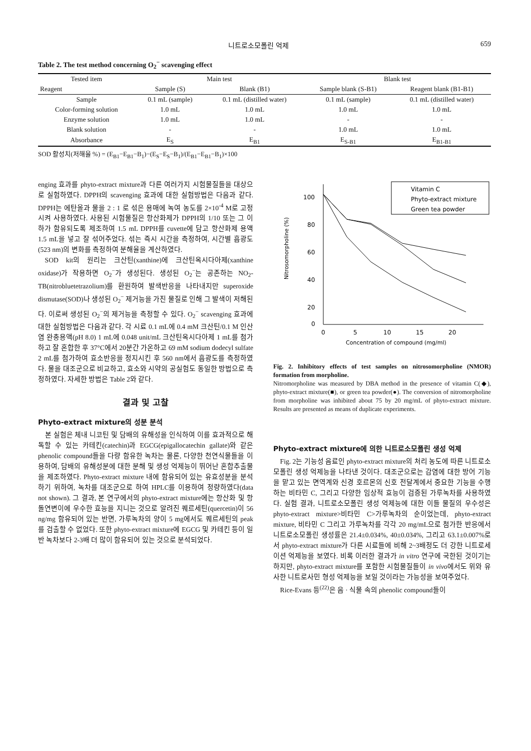니트로소모폴린 억제 659
Table 2. The test method concerning O<sub>2</sub><sup>−</sup> scavenging effect
| Tested item | Main test | | Blank test | |
| --- | --- | --- | --- | --- |
| Reagent | Sample (S) | Blank (B1) | Sample blank (S-B1) | Reagent blank (B1-B1) |
| Sample | 0.1 mL (sample) | 0.1 mL (distilled water) | 0.1 mL (sample) | 0.1 mL (distilled water) |
| Color-forming solution | 1.0 mL | 1.0 mL | 1.0 mL | 1.0 mL |
| Enzyme solution | 1.0 mL | 1.0 mL | - | - |
| Blank solution | - | - | 1.0 mL | 1.0 mL |
| Absorbance | E<sub>S</sub> | E<sub>B1</sub> | E<sub>S-B1</sub> | E<sub>B1-B1</sub> |
SOD 활성치(저해율 %) = (E<sub>B1</sub>−E<sub>B1</sub>−B<sub>1</sub>)−(E<sub>S</sub>−E<sub>S</sub>−B<sub>1</sub>)/(E<sub>B1</sub>−E<sub>B1</sub>−B<sub>1</sub>)×100
enging 효과를 phyto-extract mixture과 다른 여러가지 시험물질들을 대상으로 실험하였다. DPPH의 scavenging 효과에 대한 실험방법은 다음과 같다. DPPH는 에탄올과 물을 2 : 1 로 섞은 용매에 녹여 농도를 2×10<sup>-4</sup> M로 고정시켜 사용하였다. 사용된 시험물질은 항산화제가 DPPH의 1/10 또는 그 이하가 함유되도록 제조하여 1.5 mL DPPH를 cuvette에 담고 항산화제 용액 1.5 mL을 넣고 잘 섞어주었다. 섞는 즉시 시간을 측정하여, 시간별 흡광도(523 nm)의 변화를 측정하여 분해율을 계산하였다.
SOD kit의 원리는 크산틴(xanthine)에 크산틴옥시다아제(xanthine oxidase)가 작용하면 O<sub>2</sub><sup>−</sup>가 생성된다. 생성된 O<sub>2</sub><sup>−</sup>는 공존하는 NO<sub>2</sub>-TB(nitrobluetetrazolium)를 환원하여 발색반응을 나타내지만 superoxide dismutase(SOD)나 생성된 O<sub>2</sub><sup>−</sup> 제거능을 가진 물질로 인해 그 발색이 저해된다. 이로써 생성된 O<sub>2</sub><sup>−</sup>의 제거능을 측정할 수 있다. O<sub>2</sub><sup>−</sup> scavenging 효과에 대한 실험방법은 다음과 같다. 각 시료 0.1 mL에 0.4 mM 크산틴/0.1 M 인산염 완충용액(pH 8.0) 1 mL에 0.048 unit/mL 크산틴옥시다아제 1 mL를 첨가하고 잘 혼합한 후 37°C에서 20분간 가온하고 69 mM sodium dodecyl sulfate 2 mL를 첨가하여 효소반응을 정지시킨 후 560 nm에서 흡광도를 측정하였다. 물을 대조군으로 비교하고, 효소와 시약의 공실험도 동일한 방법으로 측정하였다. 자세한 방법은 Table 2와 같다.
결과 및 고찰
Phyto-extract mixture의 성분 분석
본 실험은 체내 니코틴 및 담배의 유해성을 인식하여 이를 효과적으로 해독할 수 있는 카테킨(catechin)과 EGCG(epigallocatechin gallate)와 같은 phenolic compound들을 다량 함유한 녹차는 물론, 다양한 천연식물들을 이용하여, 담배의 유해성분에 대한 분해 및 생성 억제능이 뛰어난 혼합추출물을 제조하였다. Phyto-extract mixture 내에 함유되어 있는 유효성분을 분석하기 위하여, 녹차를 대조군으로 하여 HPLC를 이용하여 정량하였다(data not shown). 그 결과, 본 연구에서의 phyto-extract mixture에는 항산화 및 항돌연변이에 우수한 효능을 지니는 것으로 알려진 퀘르세틴(quercetin)이 56 ng/mg 함유되어 있는 반면, 가루녹차의 양이 5 mg에서도 퀘르세틴의 peak를 검출할 수 없었다. 또한 phyto-extract mixture에 EGCG 및 카테킨 등이 일반 녹차보다 2-3배 더 많이 함유되어 있는 것으로 분석되었다.
100
80
60
40
20
0
0
5
10
15
20
Concentration of compound (mg/ml)
Nitrosomorpholine (%)
Vitamin C
Phyto-extract mixture
Green tea powder
Fig. 2. Inhibitory effects of test samples on nitrosomorpholine (NMOR) formation from morpholine.
Nitromorpholine was measured by DBA method in the presence of vitamin C(◆), phyto-extract mixture(■), or green tea powder(●). The conversion of nitromorpholine from morpholine was inhibited about 75 by 20 mg/mL of phyto-extract mixture. Results are presented as means of duplicate experiments.
Phyto-extract mixture에 의한 니트로소모폴린 생성 억제
Fig. 2는 기능성 음료인 phyto-extract mixture의 처리 농도에 따른 니트로소모폴린 생성 억제능을 나타낸 것이다. 대조군으로는 감염에 대한 방어 기능을 맡고 있는 면역계와 신경 호르몬의 신호 전달계에서 중요한 기능을 수행하는 비타민 C, 그리고 다양한 임상적 효능이 검증된 가루녹차를 사용하였다. 실험 결과, 니트로소모폴린 생성 억제능에 대한 이들 물질의 우수성은 phyto-extract mixture>비타민 C>가루녹차의 순이었는데, phyto-extract mixture, 비타민 C 그리고 가루녹차를 각각 20 mg/mL으로 첨가한 반응에서 니트로소모폴린 생성률은 21.4±0.034%, 40±0.034%, 그리고 63.1±0.007%로서 phyto-extract mixture가 다른 시료들에 비해 2~3배정도 더 강한 니트로세이션 억제능을 보였다. 비록 이러한 결과가 in vitro 연구에 국한된 것이기는 하지만, phyto-extract mixture를 포함한 시험물질들이 in vivo에서도 위와 유사한 니트로사민 형성 억제능을 보일 것이라는 가능성을 보여주었다.
Rice-Evans 등<sup>(22)</sup>은 음 · 식물 속의 phenolic compound들이